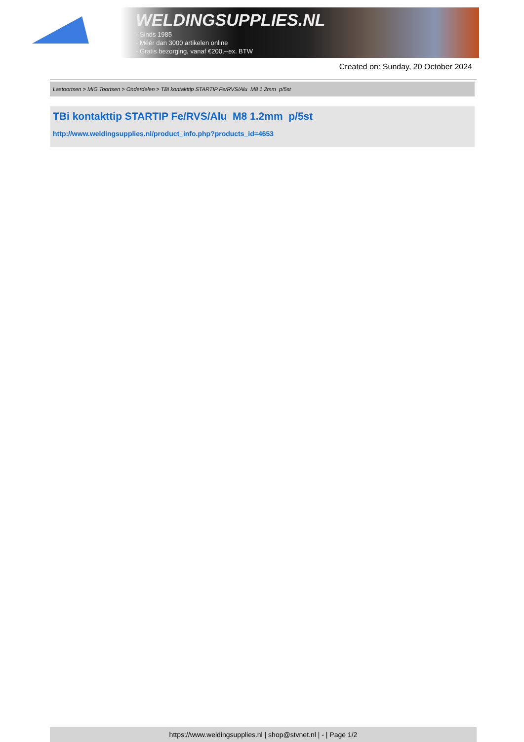WELDINGSUPPLIES.NL
- Sinds 1985
- Méér dan 3000 artikelen online
- Gratis bezorging, vanaf €200,--ex. BTW
Created on: Sunday, 20 October 2024
Lastoortsen > MIG Toortsen > Onderdelen > TBi kontakttip STARTIP Fe/RVS/Alu M8 1.2mm p/5st
TBi kontakttip STARTIP Fe/RVS/Alu M8 1.2mm p/5st
http://www.weldingsupplies.nl/product_info.php?products_id=4653
https://www.weldingsupplies.nl | shop@stvnet.nl | - | Page 1/2